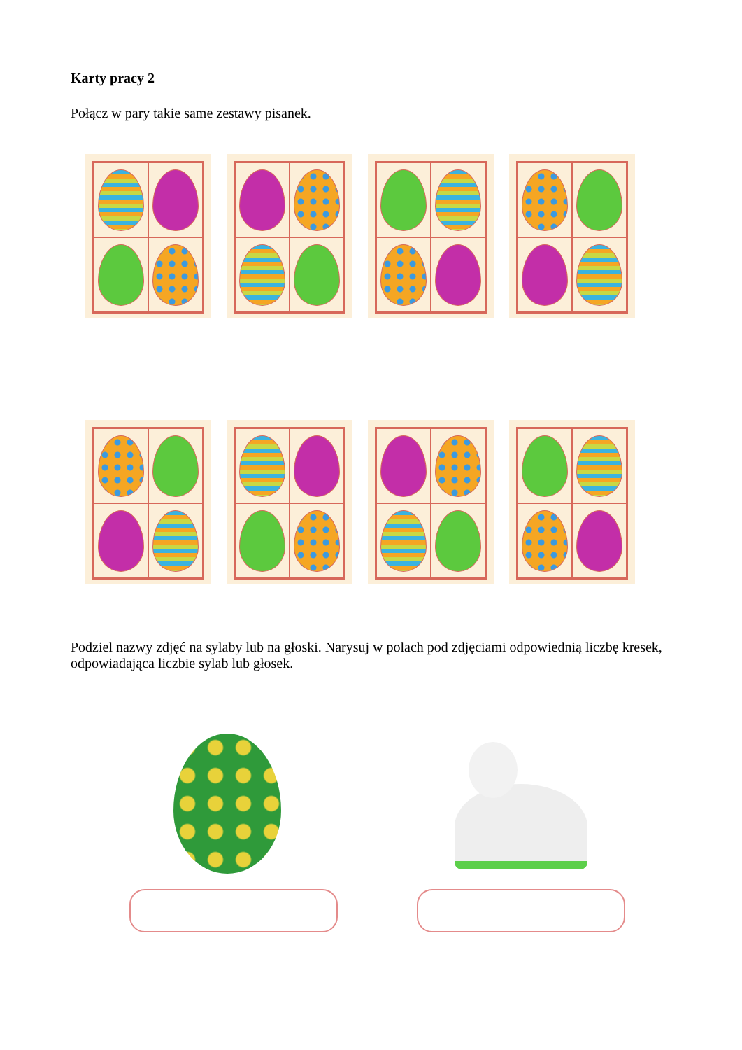Karty pracy 2
Połącz w pary takie same zestawy pisanek.
Podziel nazwy zdjęć na sylaby lub na głoski. Narysuj w polach pod zdjęciami odpowiednią liczbę kresek, odpowiadająca liczbie sylab lub głosek.